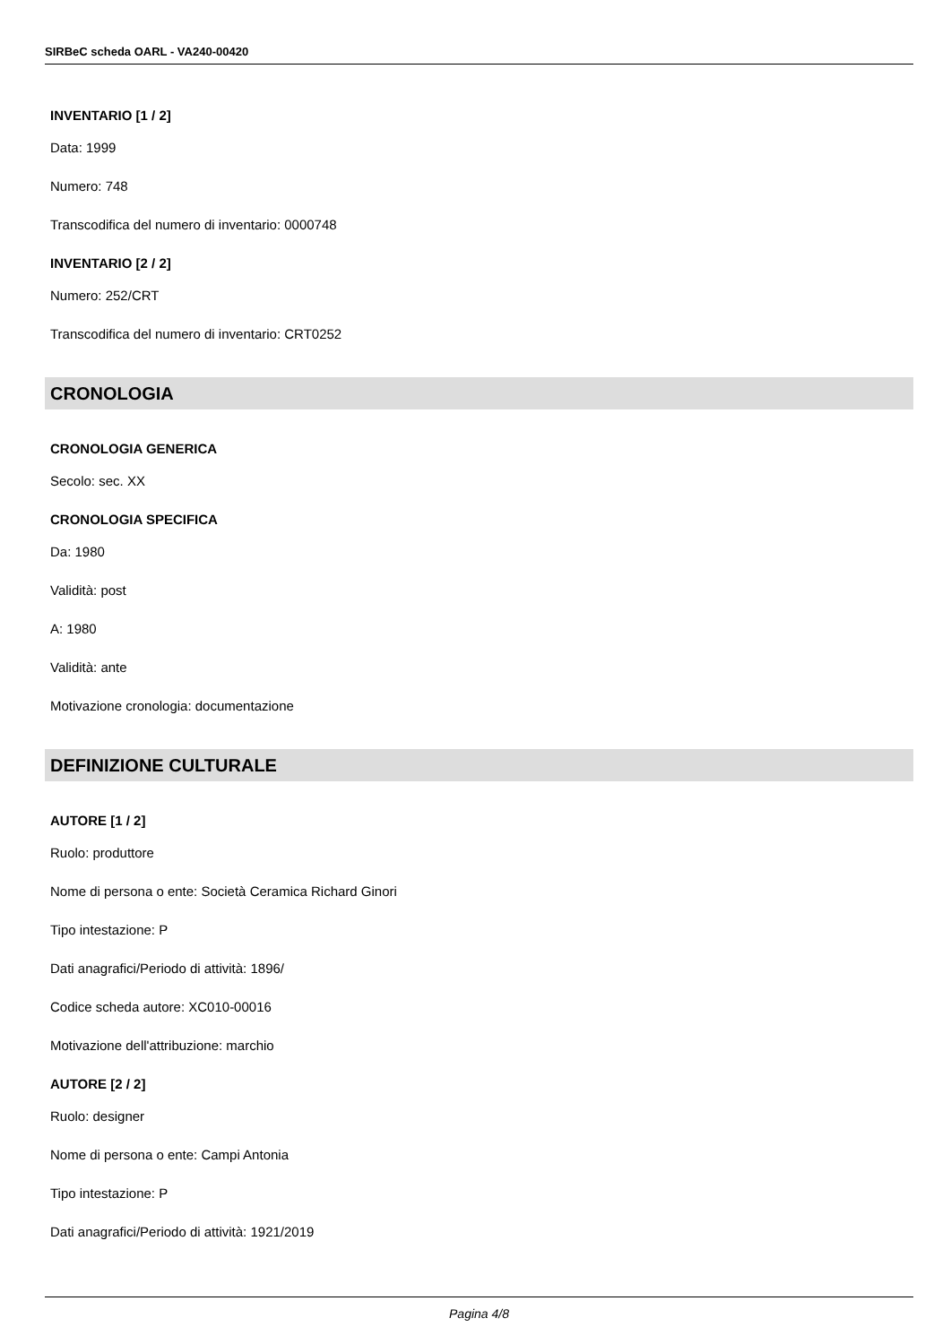SIRBeC scheda OARL - VA240-00420
INVENTARIO [1 / 2]
Data: 1999
Numero: 748
Transcodifica del numero di inventario: 0000748
INVENTARIO [2 / 2]
Numero: 252/CRT
Transcodifica del numero di inventario: CRT0252
CRONOLOGIA
CRONOLOGIA GENERICA
Secolo: sec. XX
CRONOLOGIA SPECIFICA
Da: 1980
Validità: post
A: 1980
Validità: ante
Motivazione cronologia: documentazione
DEFINIZIONE CULTURALE
AUTORE [1 / 2]
Ruolo: produttore
Nome di persona o ente: Società Ceramica Richard Ginori
Tipo intestazione: P
Dati anagrafici/Periodo di attività: 1896/
Codice scheda autore: XC010-00016
Motivazione dell'attribuzione: marchio
AUTORE [2 / 2]
Ruolo: designer
Nome di persona o ente: Campi Antonia
Tipo intestazione: P
Dati anagrafici/Periodo di attività: 1921/2019
Pagina 4/8